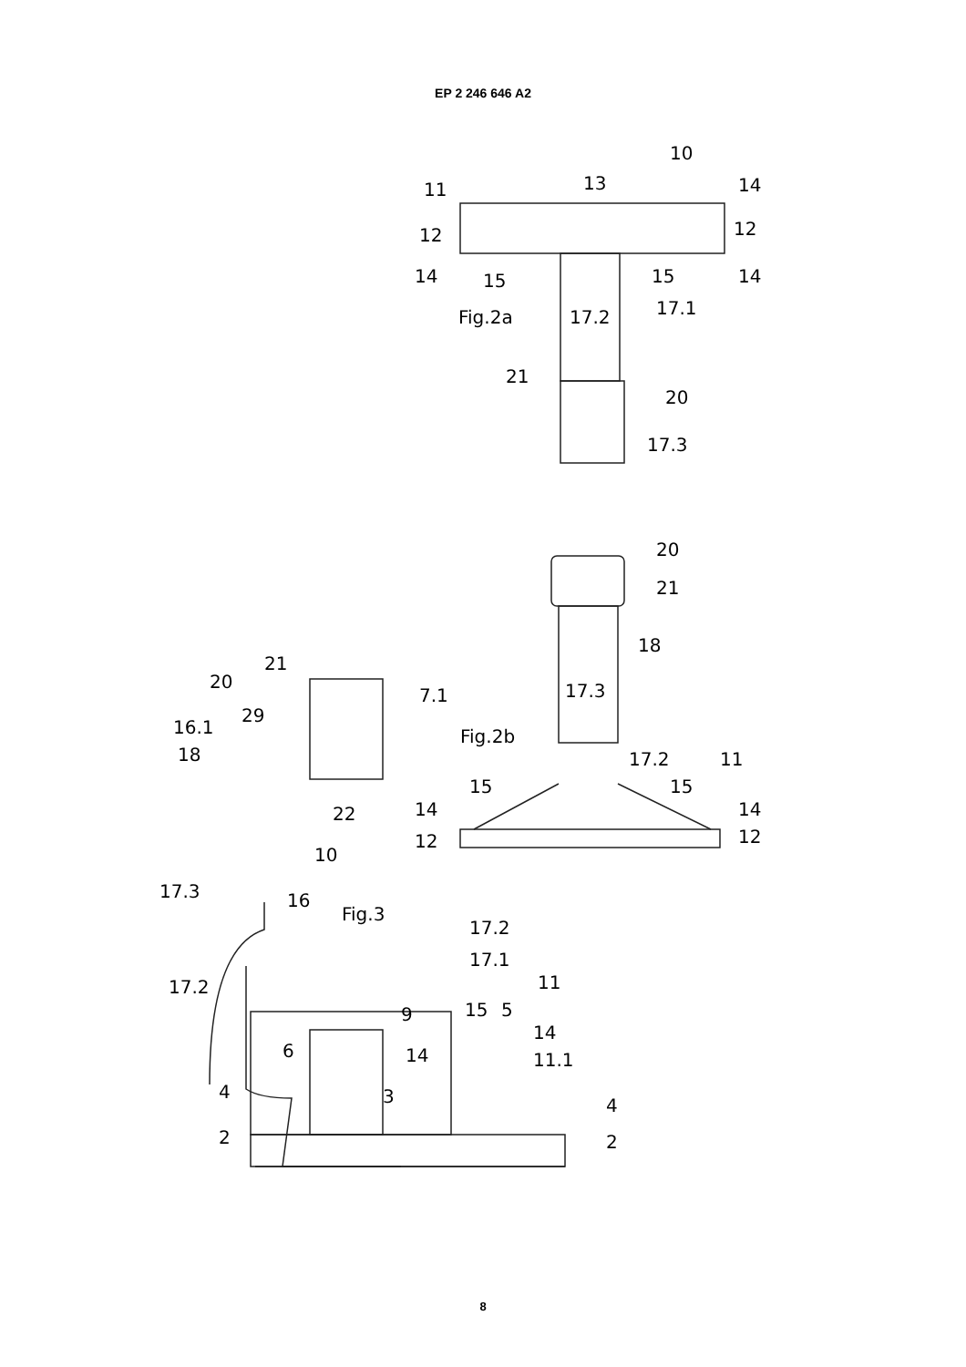EP 2 246 646 A2
10
11
13
14
12
12
14
15
15
14
Fig.2a
17.2
17.1
21
20
17.3
20
21
18
17.3
Fig.2b
17.2
11
15
15
14
14
12
12
21
20
7.1
29
16.1
18
22
10
17.3
16
Fig.3
17.2
17.1
17.2
11
9
15
5
14
6
14
11.1
4
3
4
2
2
8